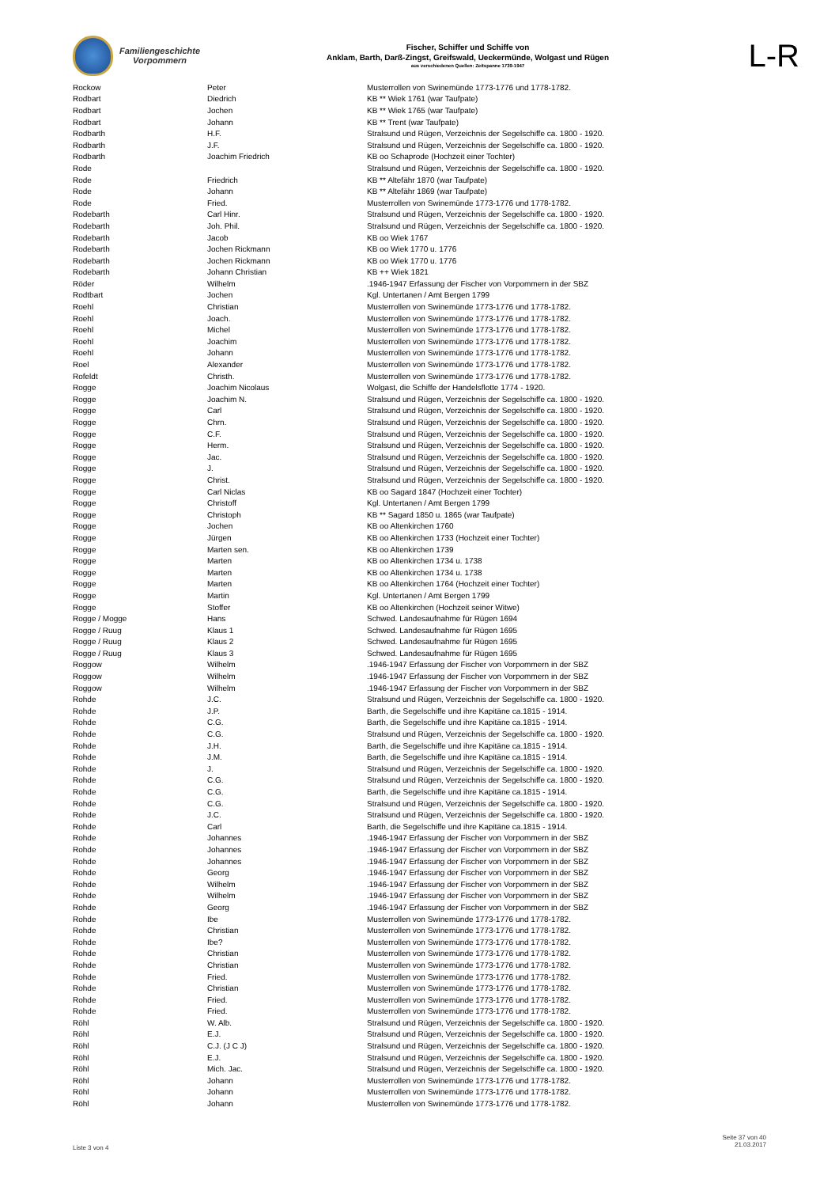Familiengeschichte
Vorpommern
Fischer, Schiffer und Schiffe von
Anklam, Barth, Darß-Zingst, Greifswald, Ueckermünde, Wolgast und Rügen
aus verschiedenen Quellen: Zeitspanne 1739-1947
L-R
| Rockow | Peter | Musterrollen von Swinemünde 1773-1776 und 1778-1782. |
| Rodbart | Diedrich | KB ** Wiek 1761 (war Taufpate) |
| Rodbart | Jochen | KB ** Wiek 1765 (war Taufpate) |
| Rodbart | Johann | KB ** Trent (war Taufpate) |
| Rodbarth | H.F. | Stralsund und Rügen, Verzeichnis der Segelschiffe ca. 1800 - 1920. |
| Rodbarth | J.F. | Stralsund und Rügen, Verzeichnis der Segelschiffe ca. 1800 - 1920. |
| Rodbarth | Joachim Friedrich | KB oo Schaprode (Hochzeit einer Tochter) |
| Rode | | Stralsund und Rügen, Verzeichnis der Segelschiffe ca. 1800 - 1920. |
| Rode | Friedrich | KB ** Altefähr 1870 (war Taufpate) |
| Rode | Johann | KB ** Altefähr 1869 (war Taufpate) |
| Rode | Fried. | Musterrollen von Swinemünde 1773-1776 und 1778-1782. |
| Rodebarth | Carl Hinr. | Stralsund und Rügen, Verzeichnis der Segelschiffe ca. 1800 - 1920. |
| Rodebarth | Joh. Phil. | Stralsund und Rügen, Verzeichnis der Segelschiffe ca. 1800 - 1920. |
| Rodebarth | Jacob | KB oo Wiek 1767 |
| Rodebarth | Jochen Rickmann | KB oo Wiek 1770 u. 1776 |
| Rodebarth | Jochen Rickmann | KB oo Wiek 1770 u. 1776 |
| Rodebarth | Johann Christian | KB ++ Wiek 1821 |
| Röder | Wilhelm | .1946-1947 Erfassung der Fischer von Vorpommern in der SBZ |
| Rodtbart | Jochen | Kgl. Untertanen / Amt Bergen 1799 |
| Roehl | Christian | Musterrollen von Swinemünde 1773-1776 und 1778-1782. |
| Roehl | Joach. | Musterrollen von Swinemünde 1773-1776 und 1778-1782. |
| Roehl | Michel | Musterrollen von Swinemünde 1773-1776 und 1778-1782. |
| Roehl | Joachim | Musterrollen von Swinemünde 1773-1776 und 1778-1782. |
| Roehl | Johann | Musterrollen von Swinemünde 1773-1776 und 1778-1782. |
| Roel | Alexander | Musterrollen von Swinemünde 1773-1776 und 1778-1782. |
| Rofeldt | Christh. | Musterrollen von Swinemünde 1773-1776 und 1778-1782. |
| Rogge | Joachim Nicolaus | Wolgast, die Schiffe der Handelsflotte 1774 - 1920. |
| Rogge | Joachim N. | Stralsund und Rügen, Verzeichnis der Segelschiffe ca. 1800 - 1920. |
| Rogge | Carl | Stralsund und Rügen, Verzeichnis der Segelschiffe ca. 1800 - 1920. |
| Rogge | Chrn. | Stralsund und Rügen, Verzeichnis der Segelschiffe ca. 1800 - 1920. |
| Rogge | C.F. | Stralsund und Rügen, Verzeichnis der Segelschiffe ca. 1800 - 1920. |
| Rogge | Herm. | Stralsund und Rügen, Verzeichnis der Segelschiffe ca. 1800 - 1920. |
| Rogge | Jac. | Stralsund und Rügen, Verzeichnis der Segelschiffe ca. 1800 - 1920. |
| Rogge | J. | Stralsund und Rügen, Verzeichnis der Segelschiffe ca. 1800 - 1920. |
| Rogge | Christ. | Stralsund und Rügen, Verzeichnis der Segelschiffe ca. 1800 - 1920. |
| Rogge | Carl Niclas | KB oo Sagard 1847 (Hochzeit einer Tochter) |
| Rogge | Christoff | Kgl. Untertanen / Amt Bergen 1799 |
| Rogge | Christoph | KB ** Sagard 1850 u. 1865 (war Taufpate) |
| Rogge | Jochen | KB oo Altenkirchen 1760 |
| Rogge | Jürgen | KB oo Altenkirchen 1733 (Hochzeit einer Tochter) |
| Rogge | Marten sen. | KB oo Altenkirchen 1739 |
| Rogge | Marten | KB oo Altenkirchen 1734 u. 1738 |
| Rogge | Marten | KB oo Altenkirchen 1734 u. 1738 |
| Rogge | Marten | KB oo Altenkirchen 1764 (Hochzeit einer Tochter) |
| Rogge | Martin | Kgl. Untertanen / Amt Bergen 1799 |
| Rogge | Stoffer | KB oo Altenkirchen (Hochzeit seiner Witwe) |
| Rogge / Mogge | Hans | Schwed. Landesaufnahme für Rügen 1694 |
| Rogge / Ruug | Klaus 1 | Schwed. Landesaufnahme für Rügen 1695 |
| Rogge / Ruug | Klaus 2 | Schwed. Landesaufnahme für Rügen 1695 |
| Rogge / Ruug | Klaus 3 | Schwed. Landesaufnahme für Rügen 1695 |
| Roggow | Wilhelm | .1946-1947 Erfassung der Fischer von Vorpommern in der SBZ |
| Roggow | Wilhelm | .1946-1947 Erfassung der Fischer von Vorpommern in der SBZ |
| Roggow | Wilhelm | .1946-1947 Erfassung der Fischer von Vorpommern in der SBZ |
| Rohde | J.C. | Stralsund und Rügen, Verzeichnis der Segelschiffe ca. 1800 - 1920. |
| Rohde | J.P. | Barth, die Segelschiffe und ihre Kapitäne ca.1815 - 1914. |
| Rohde | C.G. | Barth, die Segelschiffe und ihre Kapitäne ca.1815 - 1914. |
| Rohde | C.G. | Stralsund und Rügen, Verzeichnis der Segelschiffe ca. 1800 - 1920. |
| Rohde | J.H. | Barth, die Segelschiffe und ihre Kapitäne ca.1815 - 1914. |
| Rohde | J.M. | Barth, die Segelschiffe und ihre Kapitäne ca.1815 - 1914. |
| Rohde | J. | Stralsund und Rügen, Verzeichnis der Segelschiffe ca. 1800 - 1920. |
| Rohde | C.G. | Stralsund und Rügen, Verzeichnis der Segelschiffe ca. 1800 - 1920. |
| Rohde | C.G. | Barth, die Segelschiffe und ihre Kapitäne ca.1815 - 1914. |
| Rohde | C.G. | Stralsund und Rügen, Verzeichnis der Segelschiffe ca. 1800 - 1920. |
| Rohde | J.C. | Stralsund und Rügen, Verzeichnis der Segelschiffe ca. 1800 - 1920. |
| Rohde | Carl | Barth, die Segelschiffe und ihre Kapitäne ca.1815 - 1914. |
| Rohde | Johannes | .1946-1947 Erfassung der Fischer von Vorpommern in der SBZ |
| Rohde | Johannes | .1946-1947 Erfassung der Fischer von Vorpommern in der SBZ |
| Rohde | Johannes | .1946-1947 Erfassung der Fischer von Vorpommern in der SBZ |
| Rohde | Georg | .1946-1947 Erfassung der Fischer von Vorpommern in der SBZ |
| Rohde | Wilhelm | .1946-1947 Erfassung der Fischer von Vorpommern in der SBZ |
| Rohde | Wilhelm | .1946-1947 Erfassung der Fischer von Vorpommern in der SBZ |
| Rohde | Georg | .1946-1947 Erfassung der Fischer von Vorpommern in der SBZ |
| Rohde | Ibe | Musterrollen von Swinemünde 1773-1776 und 1778-1782. |
| Rohde | Christian | Musterrollen von Swinemünde 1773-1776 und 1778-1782. |
| Rohde | Ibe? | Musterrollen von Swinemünde 1773-1776 und 1778-1782. |
| Rohde | Christian | Musterrollen von Swinemünde 1773-1776 und 1778-1782. |
| Rohde | Christian | Musterrollen von Swinemünde 1773-1776 und 1778-1782. |
| Rohde | Fried. | Musterrollen von Swinemünde 1773-1776 und 1778-1782. |
| Rohde | Christian | Musterrollen von Swinemünde 1773-1776 und 1778-1782. |
| Rohde | Fried. | Musterrollen von Swinemünde 1773-1776 und 1778-1782. |
| Rohde | Fried. | Musterrollen von Swinemünde 1773-1776 und 1778-1782. |
| Röhl | W. Alb. | Stralsund und Rügen, Verzeichnis der Segelschiffe ca. 1800 - 1920. |
| Röhl | E.J. | Stralsund und Rügen, Verzeichnis der Segelschiffe ca. 1800 - 1920. |
| Röhl | C.J. (J C J) | Stralsund und Rügen, Verzeichnis der Segelschiffe ca. 1800 - 1920. |
| Röhl | E.J. | Stralsund und Rügen, Verzeichnis der Segelschiffe ca. 1800 - 1920. |
| Röhl | Mich. Jac. | Stralsund und Rügen, Verzeichnis der Segelschiffe ca. 1800 - 1920. |
| Röhl | Johann | Musterrollen von Swinemünde 1773-1776 und 1778-1782. |
| Röhl | Johann | Musterrollen von Swinemünde 1773-1776 und 1778-1782. |
| Röhl | Johann | Musterrollen von Swinemünde 1773-1776 und 1778-1782. |
Liste 3 von 4
Seite 37 von 40
21.03.2017